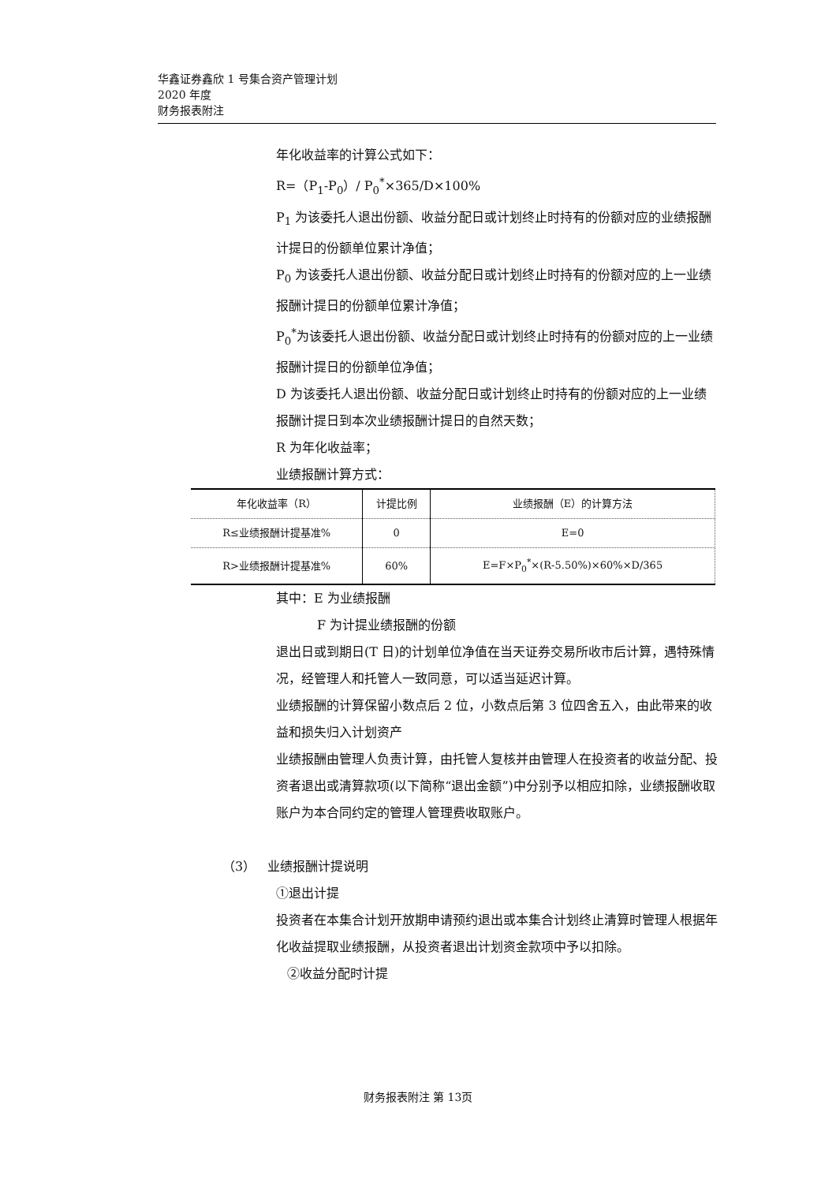华鑫证券鑫欣 1 号集合资产管理计划
2020 年度
财务报表附注
年化收益率的计算公式如下：
R=（P<sub>1</sub>-P<sub>0</sub>）/ P<sub>0</sub><sup>*</sup>×365/D×100%
P<sub>1</sub> 为该委托人退出份额、收益分配日或计划终止时持有的份额对应的业绩报酬计提日的份额单位累计净值；
P<sub>0</sub> 为该委托人退出份额、收益分配日或计划终止时持有的份额对应的上一业绩报酬计提日的份额单位累计净值；
P<sub>0</sub><sup>*</sup>为该委托人退出份额、收益分配日或计划终止时持有的份额对应的上一业绩报酬计提日的份额单位净值；
D 为该委托人退出份额、收益分配日或计划终止时持有的份额对应的上一业绩报酬计提日到本次业绩报酬计提日的自然天数；
R 为年化收益率；
业绩报酬计算方式：
| 年化收益率（R） | 计提比例 | 业绩报酬（E）的计算方法 |
| R≤业绩报酬计提基准% | 0 | E=0 |
| R>业绩报酬计提基准% | 60% | E=F×P<sub>0</sub><sup>*</sup>×(R-5.50%)×60%×D/365 |
其中：E 为业绩报酬
F 为计提业绩报酬的份额
退出日或到期日(T 日)的计划单位净值在当天证券交易所收市后计算，遇特殊情况，经管理人和托管人一致同意，可以适当延迟计算。
业绩报酬的计算保留小数点后 2 位，小数点后第 3 位四舍五入，由此带来的收益和损失归入计划资产
业绩报酬由管理人负责计算，由托管人复核并由管理人在投资者的收益分配、投资者退出或清算款项(以下简称“退出金额”)中分别予以相应扣除，业绩报酬收取账户为本合同约定的管理人管理费收取账户。
（3） 业绩报酬计提说明
①退出计提
投资者在本集合计划开放期申请预约退出或本集合计划终止清算时管理人根据年化收益提取业绩报酬，从投资者退出计划资金款项中予以扣除。
②收益分配时计提
财务报表附注 第 13页